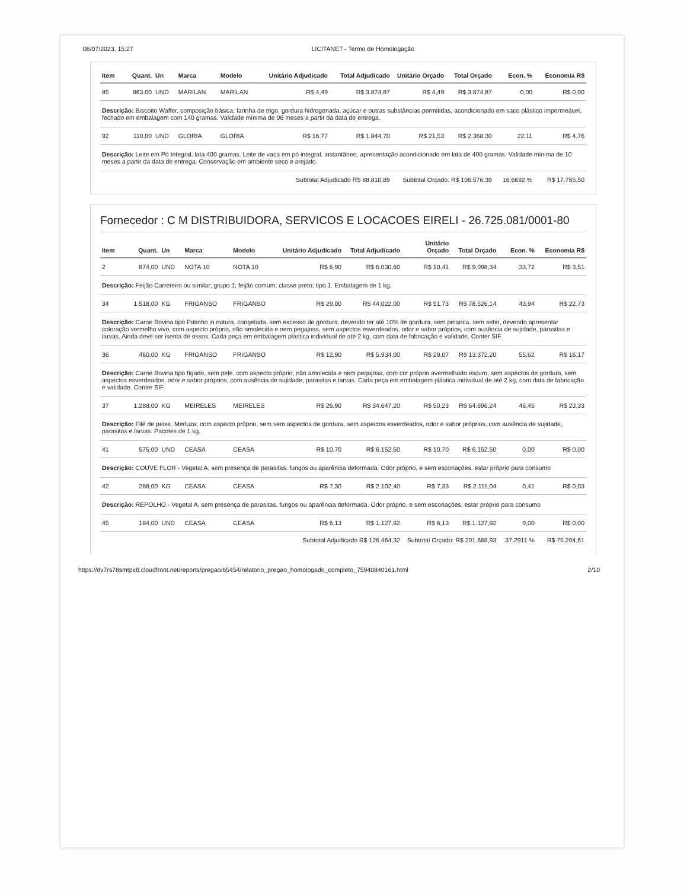06/07/2023, 15:27 LICITANET - Termo de Homologação
| Item | Quant. | Un | Marca | Modelo | Unitário Adjudicado | Total Adjudicado | Unitário Orçado | Total Orçado | Econ. % | Economia R$ |
| --- | --- | --- | --- | --- | --- | --- | --- | --- | --- | --- |
| 85 | 863,00 | UND | MARILAN | MARILAN | R$ 4,49 | R$ 3.874,87 | R$ 4,49 | R$ 3.874,87 | 0,00 | R$ 0,00 |
| Descrição: Biscoito Waffer, composição básica: farinha de trigo, gordura hidrogenada, açúcar e outras substâncias permitidas, acondicionado em saco plástico impermeável, fechado em embalagem com 140 gramas. Validade mínima de 06 meses a partir da data de entrega. | | | | | | | | | | |
| 92 | 110,00 | UND | GLORIA | GLORIA | R$ 16,77 | R$ 1.844,70 | R$ 21,53 | R$ 2.368,30 | 22,11 | R$ 4,76 |
| Descrição: Leite em Pó Integral, lata 400 gramas. Leite de vaca em pó integral, instantâneo, apresentação acondicionado em lata de 400 gramas. Validade mínima de 10 meses a partir da data de entrega. Conservação em ambiente seco e arejado. | | | | | | | | | | |
| Subtotal Adjudicado R$ 88.810,89 | | | | | | | Subtotal Orçado: R$ 106.576,39 | | 16,6692 % | R$ 17.765,50 |
Fornecedor : C M DISTRIBUIDORA, SERVICOS E LOCACOES EIRELI - 26.725.081/0001-80
| Item | Quant. | Un | Marca | Modelo | Unitário Adjudicado | Total Adjudicado | Unitário Orçado | Total Orçado | Econ. % | Economia R$ |
| --- | --- | --- | --- | --- | --- | --- | --- | --- | --- | --- |
| 2 | 874,00 | UND | NOTA 10 | NOTA 10 | R$ 6,90 | R$ 6.030,60 | R$ 10,41 | R$ 9.098,34 | 33,72 | R$ 3,51 |
| Descrição: Feijão Carreteiro ou similar; grupo 1; feijão comum; classe preto; tipo 1. Embalagem de 1 kg. | | | | | | | | | | |
| 34 | 1.518,00 | KG | FRIGANSO | FRIGANSO | R$ 29,00 | R$ 44.022,00 | R$ 51,73 | R$ 78.526,14 | 43,94 | R$ 22,73 |
| Descrição: Carne Bovina tipo Patinho in natura, congelada, sem excesso de gordura, devendo ter até 10% de gordura, sem pelanca, sem sebo, devendo apresentar coloração vermelho vivo, com aspecto próprio, não amolecida e nem pegajosa, sem aspectos esverdeados, odor e sabor próprios, com ausência de sujidade, parasitas e larvas. Ainda deve ser isenta de ossos. Cada peça em embalagem plástica individual de até 2 kg, com data de fabricação e validade. Conter SIF. | | | | | | | | | | |
| 36 | 460,00 | KG | FRIGANSO | FRIGANSO | R$ 12,90 | R$ 5.934,00 | R$ 29,07 | R$ 13.372,20 | 55,62 | R$ 16,17 |
| Descrição: Carne Bovina tipo fígado, sem pele, com aspecto próprio, não amolecida e nem pegajosa, com cor próprio avermelhado escuro, sem aspectos de gordura, sem aspectos esverdeados, odor e sabor próprios, com ausência de sujidade, parasitas e larvas. Cada peça em embalagem plástica individual de até 2 kg, com data de fabricação e validade. Conter SIF. | | | | | | | | | | |
| 37 | 1.288,00 | KG | MEIRELES | MEIRELES | R$ 26,90 | R$ 34.647,20 | R$ 50,23 | R$ 64.696,24 | 46,45 | R$ 23,33 |
| Descrição: Filé de peixe. Merluza; com aspecto próprio, sem sem aspectos de gordura, sem aspectos esverdeados, odor e sabor próprios, com ausência de sujidade, parasitas e larvas. Pacotes de 1 kg. | | | | | | | | | | |
| 41 | 575,00 | UND | CEASA | CEASA | R$ 10,70 | R$ 6.152,50 | R$ 10,70 | R$ 6.152,50 | 0,00 | R$ 0,00 |
| Descrição: COUVE FLOR - Vegetal A, sem presença de parasitas, fungos ou aparência deformada. Odor próprio, e sem escoriações. estar próprio para consumo | | | | | | | | | | |
| 42 | 288,00 | KG | CEASA | CEASA | R$ 7,30 | R$ 2.102,40 | R$ 7,33 | R$ 2.111,04 | 0,41 | R$ 0,03 |
| Descrição: REPOLHO - Vegetal A, sem presença de parasitas, fungos ou aparência deformada. Odor próprio, e sem escoriações. estar próprio para consumo | | | | | | | | | | |
| 45 | 184,00 | UND | CEASA | CEASA | R$ 6,13 | R$ 1.127,92 | R$ 6,13 | R$ 1.127,92 | 0,00 | R$ 0,00 |
| Subtotal Adjudicado R$ 126.464,32 | | | | | | | Subtotal Orçado: R$ 201.668,93 | | 37,2911 % | R$ 75.204,61 |
https://dv7rs78smtpx8.cloudfront.net/reports/pregao/65454/relatorio_pregao_homologado_completo_75940840161.html 2/10